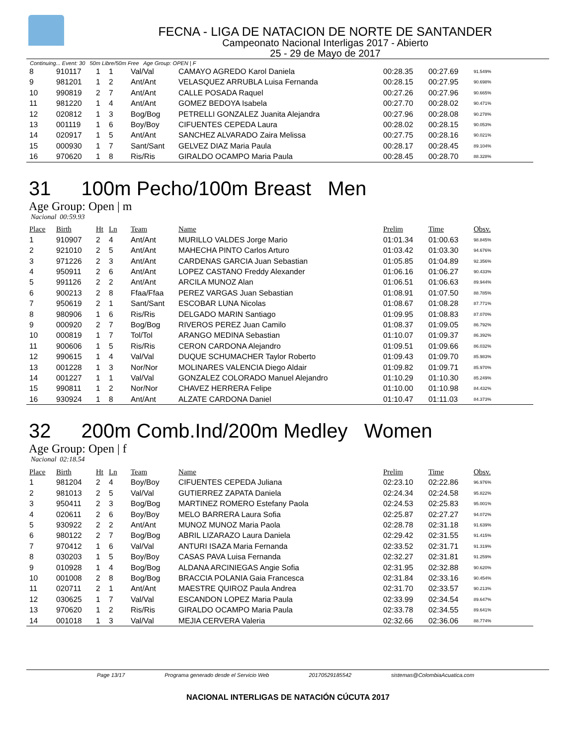FECNA - LIGA DE NATACION DE NORTE DE SANTANDER
Campeonato Nacional Interligas 2017 - Abierto
25 - 29 de Mayo de 2017
Continuing... Event: 30 50m Libre/50m Free Age Group: OPEN | F
| 8 | 910117 | 1 | 1 | Val/Val | CAMAYO AGREDO Karol Daniela | 00:28.35 | 00:27.69 | 91.549% |
| 9 | 981201 | 1 | 2 | Ant/Ant | VELASQUEZ ARRUBLA Luisa Fernanda | 00:28.15 | 00:27.95 | 90.698% |
| 10 | 990819 | 2 | 7 | Ant/Ant | CALLE POSADA Raquel | 00:27.26 | 00:27.96 | 90.665% |
| 11 | 981220 | 1 | 4 | Ant/Ant | GOMEZ BEDOYA Isabela | 00:27.70 | 00:28.02 | 90.471% |
| 12 | 020812 | 1 | 3 | Bog/Bog | PETRELLI GONZALEZ Juanita Alejandra | 00:27.96 | 00:28.08 | 90.278% |
| 13 | 001119 | 1 | 6 | Boy/Boy | CIFUENTES CEPEDA Laura | 00:28.02 | 00:28.15 | 90.053% |
| 14 | 020917 | 1 | 5 | Ant/Ant | SANCHEZ ALVARADO Zaira Melissa | 00:27.75 | 00:28.16 | 90.021% |
| 15 | 000930 | 1 | 7 | Sant/Sant | GELVEZ DIAZ Maria Paula | 00:28.17 | 00:28.45 | 89.104% |
| 16 | 970620 | 1 | 8 | Ris/Ris | GIRALDO OCAMPO Maria Paula | 00:28.45 | 00:28.70 | 88.328% |
31 100m Pecho/100m Breast Men
Age Group: Open | m
Nacional 00:59.93
| Place | Birth | Ht | Ln | Team | Name | Prelim | Time | Obsv. |
| --- | --- | --- | --- | --- | --- | --- | --- | --- |
| 1 | 910907 | 2 | 4 | Ant/Ant | MURILLO VALDES Jorge Mario | 01:01.34 | 01:00.63 | 98.845% |
| 2 | 921010 | 2 | 5 | Ant/Ant | MAHECHA PINTO Carlos Arturo | 01:03.42 | 01:03.30 | 94.676% |
| 3 | 971226 | 2 | 3 | Ant/Ant | CARDENAS GARCIA Juan Sebastian | 01:05.85 | 01:04.89 | 92.356% |
| 4 | 950911 | 2 | 6 | Ant/Ant | LOPEZ CASTANO Freddy Alexander | 01:06.16 | 01:06.27 | 90.433% |
| 5 | 991126 | 2 | 2 | Ant/Ant | ARCILA MUNOZ Alan | 01:06.51 | 01:06.63 | 89.944% |
| 6 | 900213 | 2 | 8 | Ffaa/Ffaa | PEREZ VARGAS Juan Sebastian | 01:08.91 | 01:07.50 | 88.785% |
| 7 | 950619 | 2 | 1 | Sant/Sant | ESCOBAR LUNA Nicolas | 01:08.67 | 01:08.28 | 87.771% |
| 8 | 980906 | 1 | 6 | Ris/Ris | DELGADO MARIN Santiago | 01:09.95 | 01:08.83 | 87.070% |
| 9 | 000920 | 2 | 7 | Bog/Bog | RIVEROS PEREZ Juan Camilo | 01:08.37 | 01:09.05 | 86.792% |
| 10 | 000819 | 1 | 7 | Tol/Tol | ARANGO MEDINA Sebastian | 01:10.07 | 01:09.37 | 86.392% |
| 11 | 900606 | 1 | 5 | Ris/Ris | CERON CARDONA Alejandro | 01:09.51 | 01:09.66 | 86.032% |
| 12 | 990615 | 1 | 4 | Val/Val | DUQUE SCHUMACHER Taylor Roberto | 01:09.43 | 01:09.70 | 85.983% |
| 13 | 001228 | 1 | 3 | Nor/Nor | MOLINARES VALENCIA Diego Aldair | 01:09.82 | 01:09.71 | 85.970% |
| 14 | 001227 | 1 | 1 | Val/Val | GONZALEZ COLORADO Manuel Alejandro | 01:10.29 | 01:10.30 | 85.249% |
| 15 | 990811 | 1 | 2 | Nor/Nor | CHAVEZ HERRERA Felipe | 01:10.00 | 01:10.98 | 84.432% |
| 16 | 930924 | 1 | 8 | Ant/Ant | ALZATE CARDONA Daniel | 01:10.47 | 01:11.03 | 84.373% |
32 200m Comb.Ind/200m Medley Women
Age Group: Open | f
Nacional 02:18.54
| Place | Birth | Ht | Ln | Team | Name | Prelim | Time | Obsv. |
| --- | --- | --- | --- | --- | --- | --- | --- | --- |
| 1 | 981204 | 2 | 4 | Boy/Boy | CIFUENTES CEPEDA Juliana | 02:23.10 | 02:22.86 | 96.976% |
| 2 | 981013 | 2 | 5 | Val/Val | GUTIERREZ ZAPATA Daniela | 02:24.34 | 02:24.58 | 95.822% |
| 3 | 950411 | 2 | 3 | Bog/Bog | MARTINEZ ROMERO Estefany Paola | 02:24.53 | 02:25.83 | 95.001% |
| 4 | 020611 | 2 | 6 | Boy/Boy | MELO BARRERA Laura Sofia | 02:25.87 | 02:27.27 | 94.072% |
| 5 | 930922 | 2 | 2 | Ant/Ant | MUNOZ MUNOZ Maria Paola | 02:28.78 | 02:31.18 | 91.639% |
| 6 | 980122 | 2 | 7 | Bog/Bog | ABRIL LIZARAZO Laura Daniela | 02:29.42 | 02:31.55 | 91.415% |
| 7 | 970412 | 1 | 6 | Val/Val | ANTURI ISAZA Maria Fernanda | 02:33.52 | 02:31.71 | 91.319% |
| 8 | 030203 | 1 | 5 | Boy/Boy | CASAS PAVA Luisa Fernanda | 02:32.27 | 02:31.81 | 91.259% |
| 9 | 010928 | 1 | 4 | Bog/Bog | ALDANA ARCINIEGAS Angie Sofia | 02:31.95 | 02:32.88 | 90.620% |
| 10 | 001008 | 2 | 8 | Bog/Bog | BRACCIA POLANIA Gaia Francesca | 02:31.84 | 02:33.16 | 90.454% |
| 11 | 020711 | 2 | 1 | Ant/Ant | MAESTRE QUIROZ Paula Andrea | 02:31.70 | 02:33.57 | 90.213% |
| 12 | 030625 | 1 | 7 | Val/Val | ESCANDON LOPEZ Maria Paula | 02:33.99 | 02:34.54 | 89.647% |
| 13 | 970620 | 1 | 2 | Ris/Ris | GIRALDO OCAMPO Maria Paula | 02:33.78 | 02:34.55 | 89.641% |
| 14 | 001018 | 1 | 3 | Val/Val | MEJIA CERVERA Valeria | 02:32.66 | 02:36.06 | 88.774% |
Page 13/17 Programa generado desde el Servicio Web 20170529185542 sistemas@ColombiaAcuatica.com
NACIONAL INTERLIGAS DE NATACIÓN CÚCUTA 2017